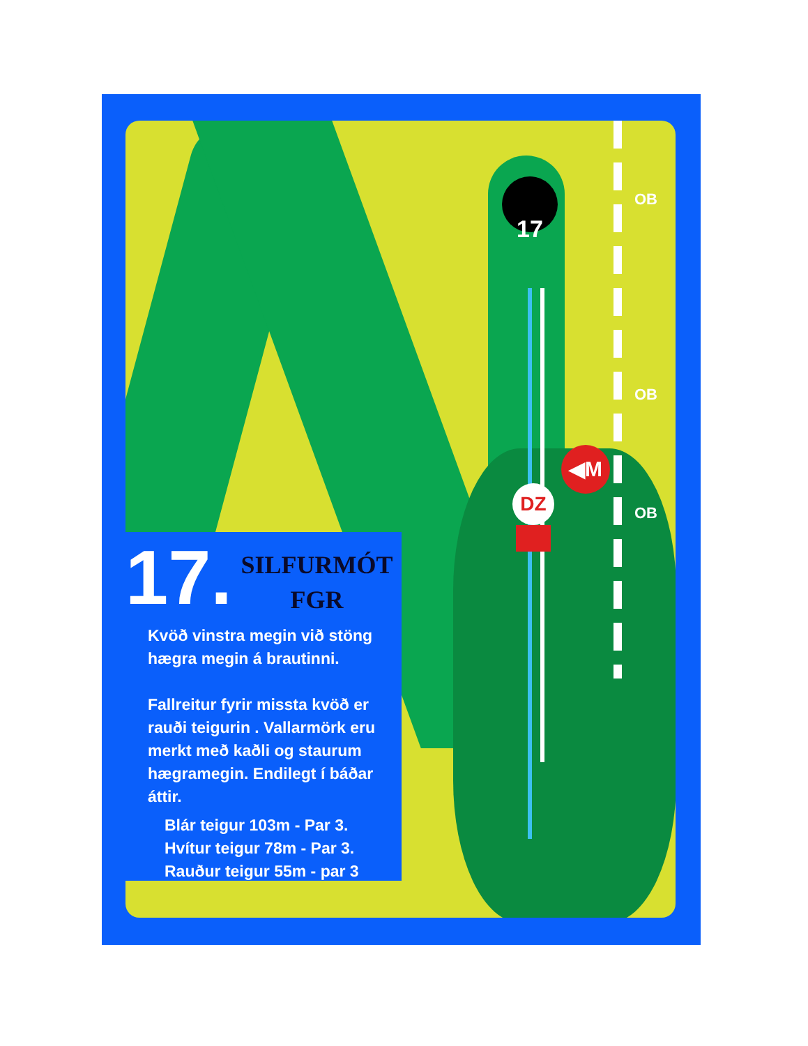17 OB
OB
OB
◀M
DZ
17.
SILFURMÓT
FGR
Kvöð vinstra megin við stöng
hægra megin á brautinni.
Fallreitur fyrir missta kvöð er
rauði teigurin . Vallarmörk eru
merkt með kaðli og staurum
hægramegin. Endilegt í báðar
áttir.
Blár teigur 103m - Par 3.
Hvítur teigur 78m - Par 3.
Rauður teigur 55m - par 3